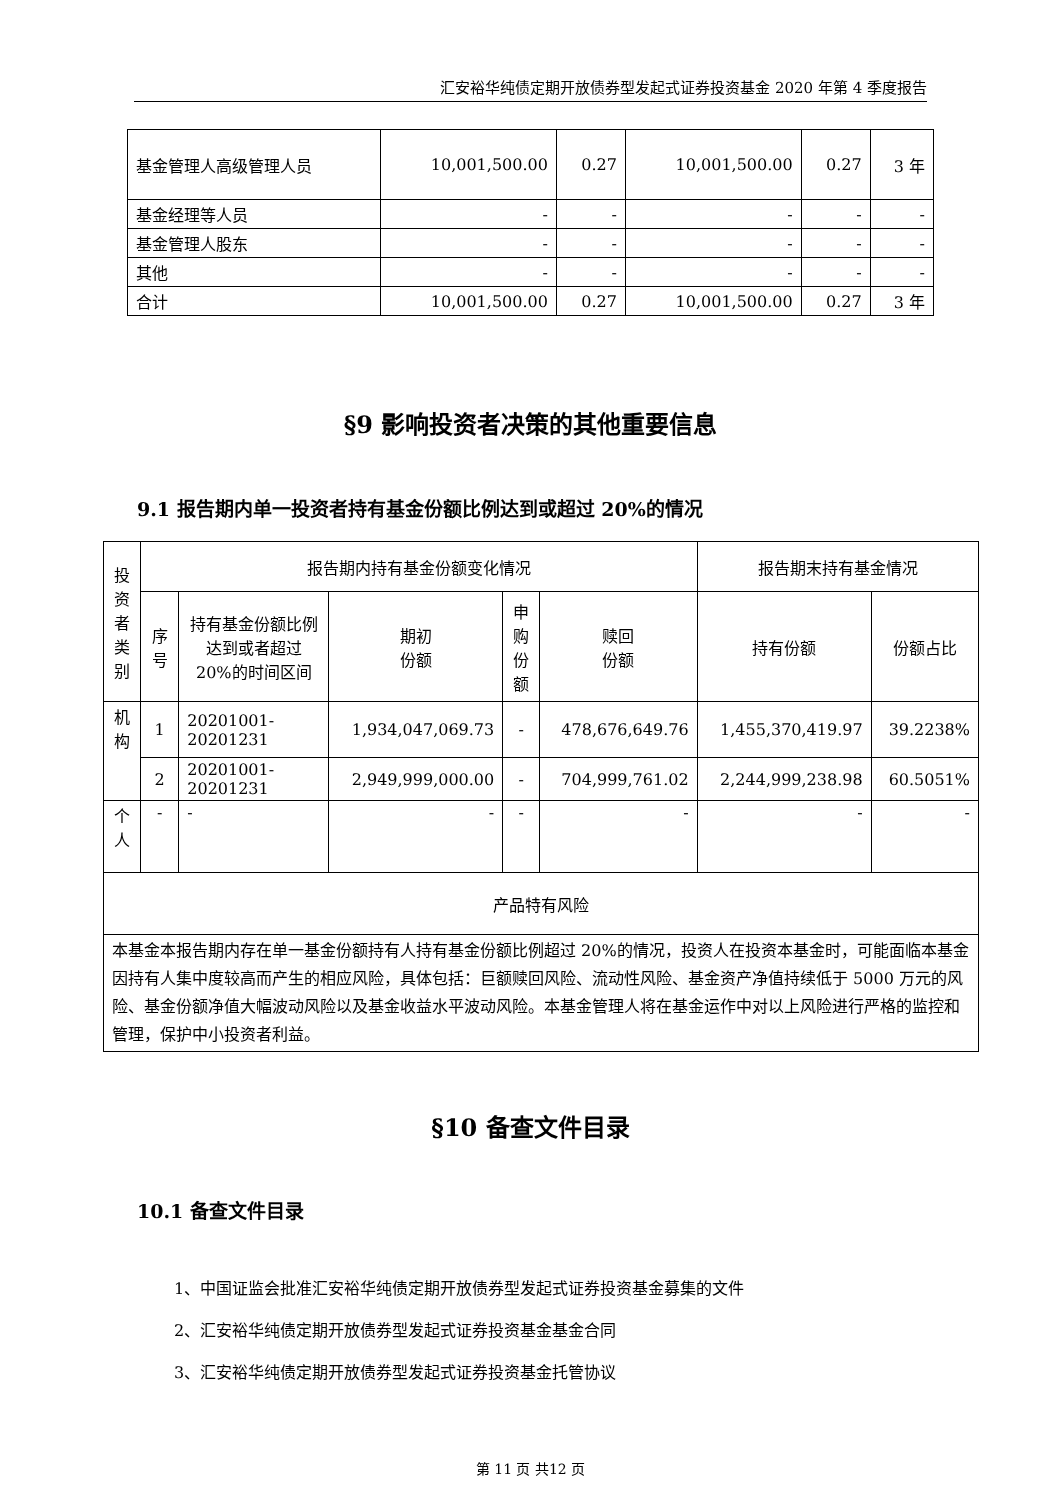汇安裕华纯债定期开放债券型发起式证券投资基金 2020 年第 4 季度报告
| 基金管理人高级管理人员 | 10,001,500.00 | 0.27 | 10,001,500.00 | 0.27 | 3 年 |
| 基金经理等人员 | - | - | - | - | - |
| 基金管理人股东 | - | - | - | - | - |
| 其他 | - | - | - | - | - |
| 合计 | 10,001,500.00 | 0.27 | 10,001,500.00 | 0.27 | 3 年 |
§9 影响投资者决策的其他重要信息
9.1 报告期内单一投资者持有基金份额比例达到或超过 20%的情况
| 投资者类别 | 报告期内持有基金份额变化情况 | | | | | 报告期末持有基金情况 | |
| | 序号 | 持有基金份额比例达到或者超过 20%的时间区间 | 期初 份额 | 申购份额 | 赎回 份额 | 持有份额 | 份额占比 |
| 机构 | 1 | 20201001-20201231 | 1,934,047,069.73 | - | 478,676,649.76 | 1,455,370,419.97 | 39.2238% |
| | 2 | 20201001-20201231 | 2,949,999,000.00 | - | 704,999,761.02 | 2,244,999,238.98 | 60.5051% |
| 个人 | - | - | - | - | - | - | - |
| 产品特有风险 | | | | | | | |
| 本基金本报告期内存在单一基金份额持有人持有基金份额比例超过 20%的情况，投资人在投资本基金时，可能面临本基金因持有人集中度较高而产生的相应风险，具体包括：巨额赎回风险、流动性风险、基金资产净值持续低于 5000 万元的风险、基金份额净值大幅波动风险以及基金收益水平波动风险。本基金管理人将在基金运作中对以上风险进行严格的监控和管理，保护中小投资者利益。 | | | | | | | |
§10 备查文件目录
10.1 备查文件目录
1、中国证监会批准汇安裕华纯债定期开放债券型发起式证券投资基金募集的文件
2、汇安裕华纯债定期开放债券型发起式证券投资基金基金合同
3、汇安裕华纯债定期开放债券型发起式证券投资基金托管协议
第 11 页 共12 页